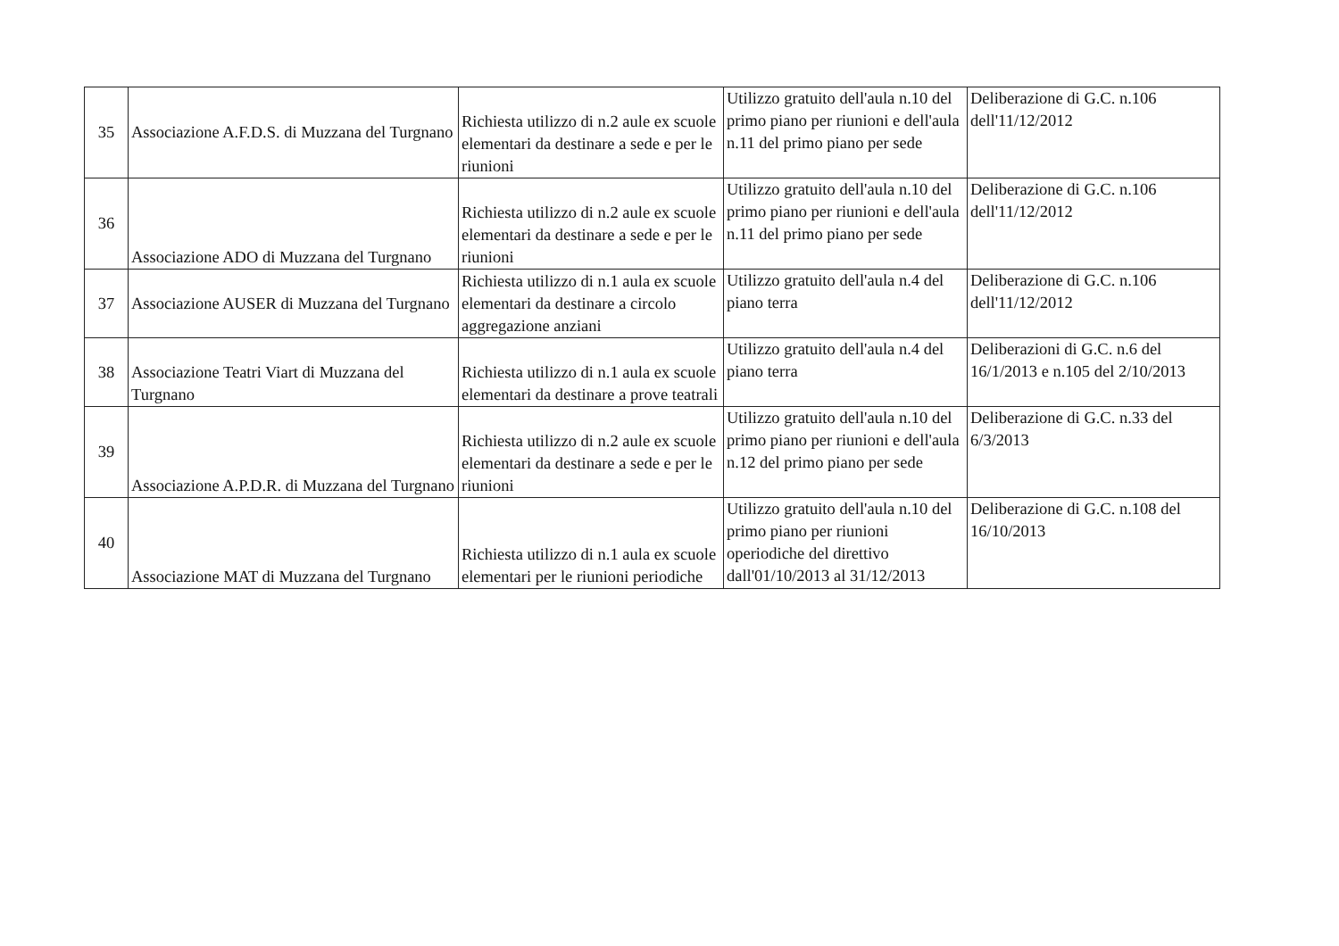| 35 | Associazione A.F.D.S. di Muzzana del Turgnano | Richiesta utilizzo di n.2 aule ex scuole elementari da destinare a sede e per le riunioni | Utilizzo gratuito dell'aula n.10 del primo piano per riunioni e dell'aula n.11 del primo piano per sede | Deliberazione di G.C. n.106 dell'11/12/2012 |
| 36 | Associazione ADO di Muzzana del Turgnano | Richiesta utilizzo di n.2 aule ex scuole elementari da destinare a sede e per le riunioni | Utilizzo gratuito dell'aula n.10 del primo piano per riunioni e dell'aula n.11 del primo piano per sede | Deliberazione di G.C. n.106 dell'11/12/2012 |
| 37 | Associazione AUSER di Muzzana del Turgnano | Richiesta utilizzo di n.1 aula ex scuole elementari da destinare a circolo aggregazione anziani | Utilizzo gratuito dell'aula n.4 del piano terra | Deliberazione di G.C. n.106 dell'11/12/2012 |
| 38 | Associazione Teatri Viart di Muzzana del Turgnano | Richiesta utilizzo di n.1 aula ex scuole elementari da destinare a prove teatrali | Utilizzo gratuito dell'aula n.4 del piano terra | Deliberazioni di G.C. n.6 del 16/1/2013 e n.105 del 2/10/2013 |
| 39 | Associazione A.P.D.R. di Muzzana del Turgnano | Richiesta utilizzo di n.2 aule ex scuole elementari da destinare a sede e per le riunioni | Utilizzo gratuito dell'aula n.10 del primo piano per riunioni e dell'aula n.12 del primo piano per sede | Deliberazione di G.C. n.33 del 6/3/2013 |
| 40 | Associazione MAT di Muzzana del Turgnano | Richiesta utilizzo di n.1 aula ex scuole elementari per le riunioni periodiche | Utilizzo gratuito dell'aula n.10 del primo piano per riunioni operiodiche del direttivo dall'01/10/2013 al 31/12/2013 | Deliberazione di G.C. n.108 del 16/10/2013 |